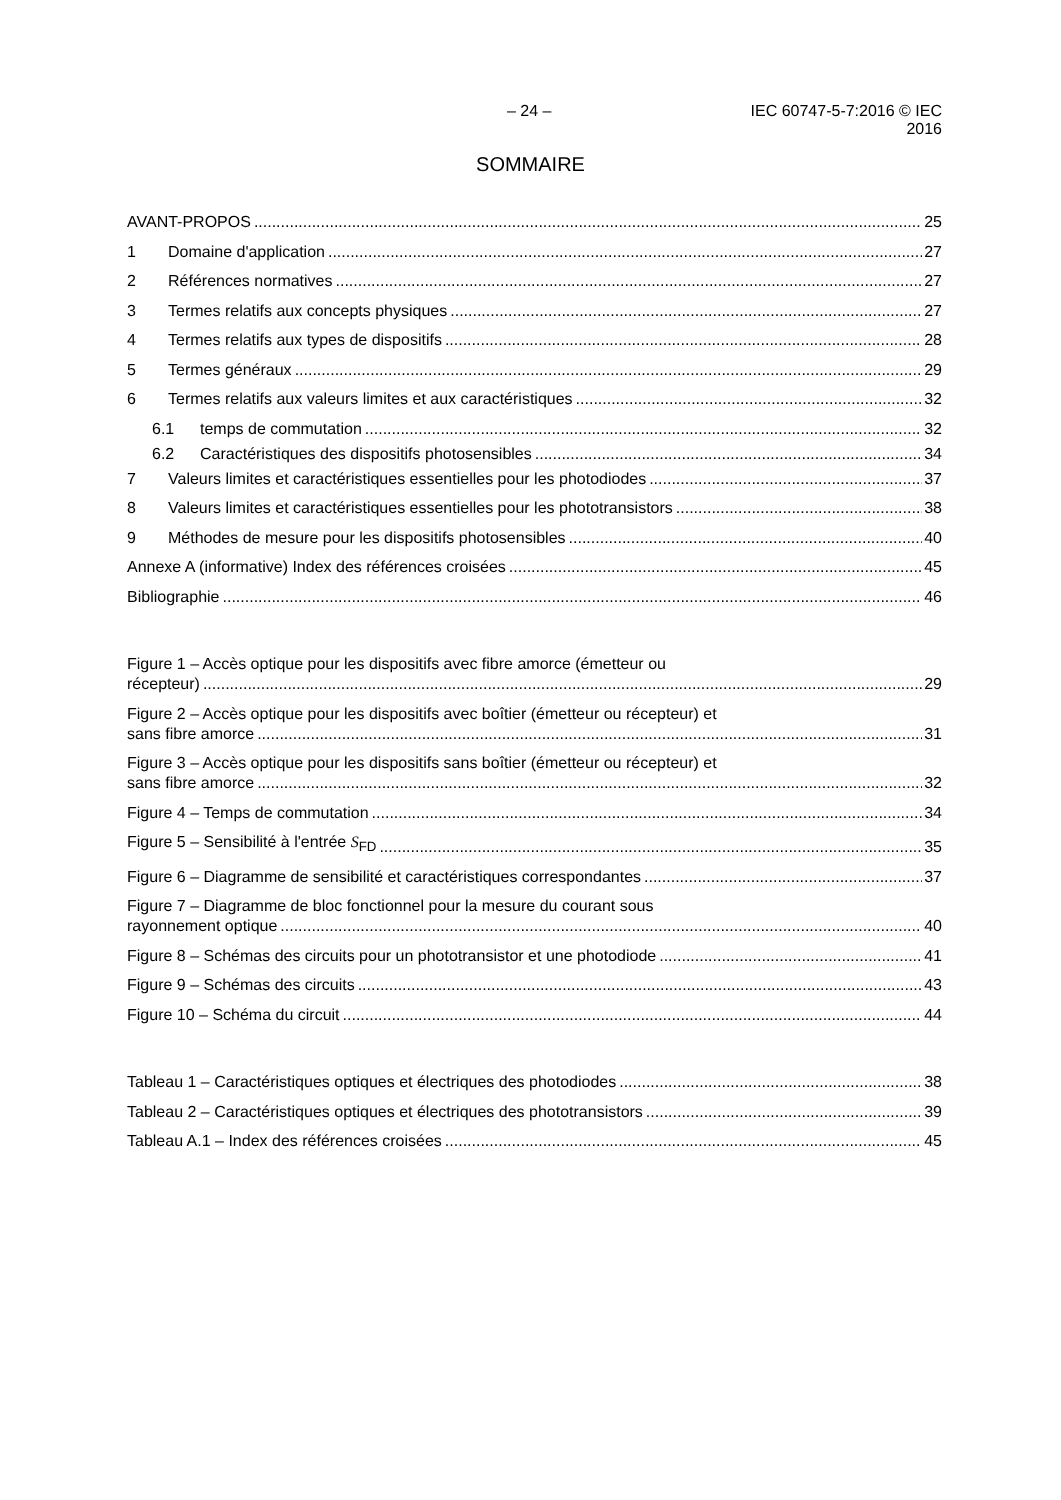– 24 – IEC 60747-5-7:2016 © IEC 2016
SOMMAIRE
AVANT-PROPOS 25
1 Domaine d'application 27
2 Références normatives 27
3 Termes relatifs aux concepts physiques 27
4 Termes relatifs aux types de dispositifs 28
5 Termes généraux 29
6 Termes relatifs aux valeurs limites et aux caractéristiques 32
6.1 temps de commutation 32
6.2 Caractéristiques des dispositifs photosensibles 34
7 Valeurs limites et caractéristiques essentielles pour les photodiodes 37
8 Valeurs limites et caractéristiques essentielles pour les phototransistors 38
9 Méthodes de mesure pour les dispositifs photosensibles 40
Annexe A (informative) Index des références croisées 45
Bibliographie 46
Figure 1 – Accès optique pour les dispositifs avec fibre amorce (émetteur ou
récepteur) 29
Figure 2 – Accès optique pour les dispositifs avec boîtier (émetteur ou récepteur) et
sans fibre amorce 31
Figure 3 – Accès optique pour les dispositifs sans boîtier (émetteur ou récepteur) et
sans fibre amorce 32
Figure 4 – Temps de commutation 34
Figure 5 – Sensibilité à l'entrée S<sub>FD</sub> 35
Figure 6 – Diagramme de sensibilité et caractéristiques correspondantes 37
Figure 7 – Diagramme de bloc fonctionnel pour la mesure du courant sous
rayonnement optique 40
Figure 8 – Schémas des circuits pour un phototransistor et une photodiode 41
Figure 9 – Schémas des circuits 43
Figure 10 – Schéma du circuit 44
Tableau 1 – Caractéristiques optiques et électriques des photodiodes 38
Tableau 2 – Caractéristiques optiques et électriques des phototransistors 39
Tableau A.1 – Index des références croisées 45